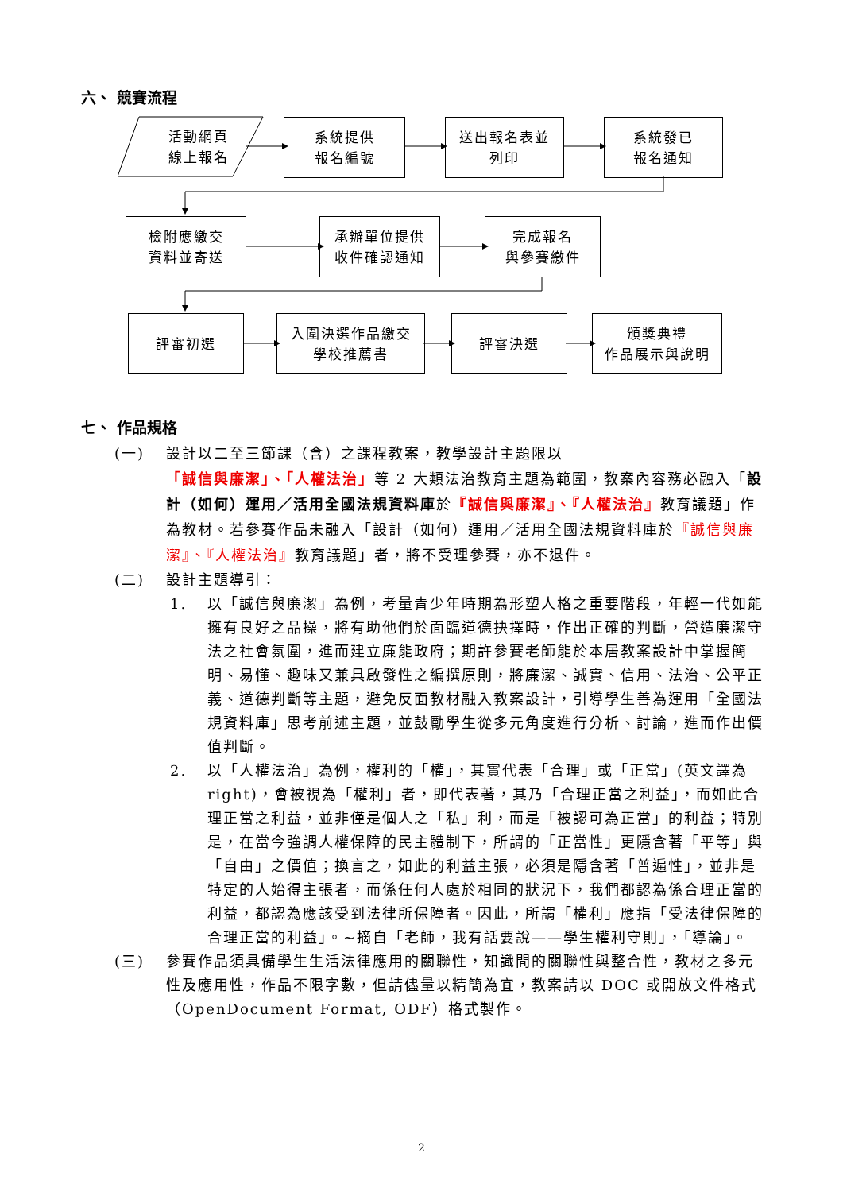六、 競賽流程
活動網頁
線上報名
系統提供
報名編號
送出報名表並
列印
系統發已
報名通知
檢附應繳交
資料並寄送
承辦單位提供
收件確認通知
完成報名
與參賽繳件
評審初選
入圍決選作品繳交
學校推薦書
評審決選
頒獎典禮
作品展示與說明
七、 作品規格
(一) 設計以二至三節課（含）之課程教案，教學設計主題限以「誠信與廉潔」、「人權法治」等 2 大類法治教育主題為範圍，教案內容務必融入「設計（如何）運用／活用全國法規資料庫於『誠信與廉潔』、『人權法治』教育議題」作為教材。若參賽作品未融入「設計（如何）運用／活用全國法規資料庫於『誠信與廉潔』、『人權法治』教育議題」者，將不受理參賽，亦不退件。
(二) 設計主題導引：
1. 以「誠信與廉潔」為例，考量青少年時期為形塑人格之重要階段，年輕一代如能擁有良好之品操，將有助他們於面臨道德抉擇時，作出正確的判斷，營造廉潔守法之社會氛圍，進而建立廉能政府；期許參賽老師能於本居教案設計中掌握簡明、易懂、趣味又兼具啟發性之編撰原則，將廉潔、誠實、信用、法治、公平正義、道德判斷等主題，避免反面教材融入教案設計，引導學生善為運用「全國法規資料庫」思考前述主題，並鼓勵學生從多元角度進行分析、討論，進而作出價值判斷。
2. 以「人權法治」為例，權利的「權」，其實代表「合理」或「正當」(英文譯為 right)，會被視為「權利」者，即代表著，其乃「合理正當之利益」，而如此合理正當之利益，並非僅是個人之「私」利，而是「被認可為正當」的利益；特別是，在當今強調人權保障的民主體制下，所謂的「正當性」更隱含著「平等」與「自由」之價值；換言之，如此的利益主張，必須是隱含著「普遍性」，並非是特定的人始得主張者，而係任何人處於相同的狀況下，我們都認為係合理正當的利益，都認為應該受到法律所保障者。因此，所謂「權利」應指「受法律保障的合理正當的利益」。~摘自「老師，我有話要說——學生權利守則」，「導論」。
(三) 參賽作品須具備學生生活法律應用的關聯性，知識間的關聯性與整合性，教材之多元性及應用性，作品不限字數，但請儘量以精簡為宜，教案請以 DOC 或開放文件格式（OpenDocument Format, ODF）格式製作。
2